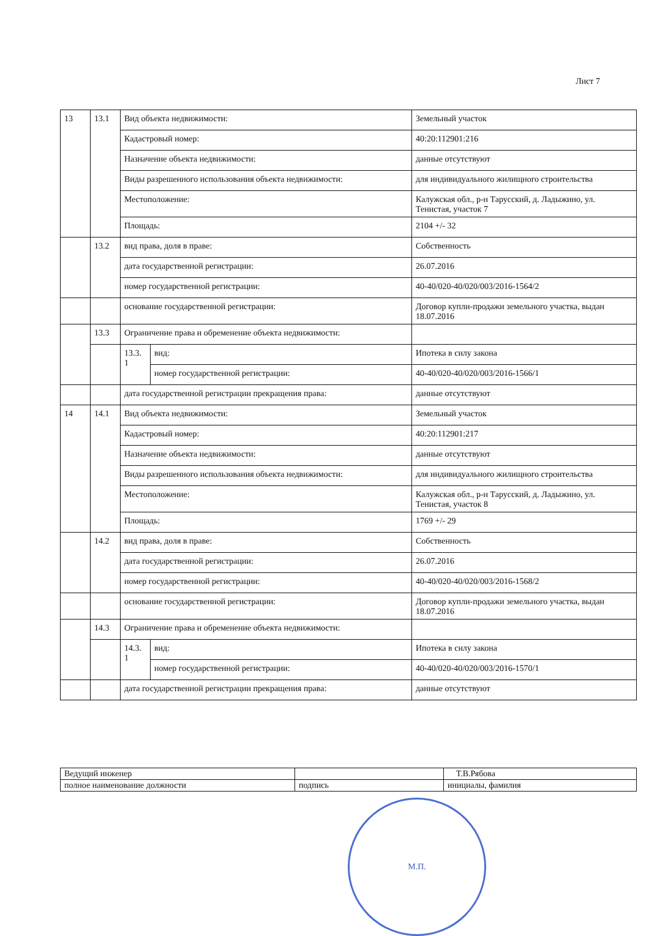Лист 7
| 13 | 13.1 | Вид объекта недвижимости: | | Земельный участок |
| | | Кадастровый номер: | | 40:20:112901:216 |
| | | Назначение объекта недвижимости: | | данные отсутствуют |
| | | Виды разрешенного использования объекта недвижимости: | | для индивидуального жилищного строительства |
| | | Местоположение: | | Калужская обл., р-н Тарусский, д. Ладыжино, ул. Тенистая, участок 7 |
| | | Площадь: | | 2104 +/- 32 |
| | 13.2 | вид права, доля в праве: | | Собственность |
| | | дата государственной регистрации: | | 26.07.2016 |
| | | номер государственной регистрации: | | 40-40/020-40/020/003/2016-1564/2 |
| | | основание государственной регистрации: | | Договор купли-продажи земельного участка, выдан 18.07.2016 |
| | 13.3 | Ограничение права и обременение объекта недвижимости: | | |
| | | 13.3. 1 | вид: | Ипотека в силу закона |
| | | | номер государственной регистрации: | 40-40/020-40/020/003/2016-1566/1 |
| | | дата государственной регистрации прекращения права: | | данные отсутствуют |
| 14 | 14.1 | Вид объекта недвижимости: | | Земельный участок |
| | | Кадастровый номер: | | 40:20:112901:217 |
| | | Назначение объекта недвижимости: | | данные отсутствуют |
| | | Виды разрешенного использования объекта недвижимости: | | для индивидуального жилищного строительства |
| | | Местоположение: | | Калужская обл., р-н Тарусский, д. Ладыжино, ул. Тенистая, участок 8 |
| | | Площадь: | | 1769 +/- 29 |
| | 14.2 | вид права, доля в праве: | | Собственность |
| | | дата государственной регистрации: | | 26.07.2016 |
| | | номер государственной регистрации: | | 40-40/020-40/020/003/2016-1568/2 |
| | | основание государственной регистрации: | | Договор купли-продажи земельного участка, выдан 18.07.2016 |
| | 14.3 | Ограничение права и обременение объекта недвижимости: | | |
| | | 14.3. 1 | вид: | Ипотека в силу закона |
| | | | номер государственной регистрации: | 40-40/020-40/020/003/2016-1570/1 |
| | | дата государственной регистрации прекращения права: | | данные отсутствуют |
| Ведущий инженер | | Т.В.Рябова |
| полное наименование должности | подпись | инициалы, фамилия |
М.П.